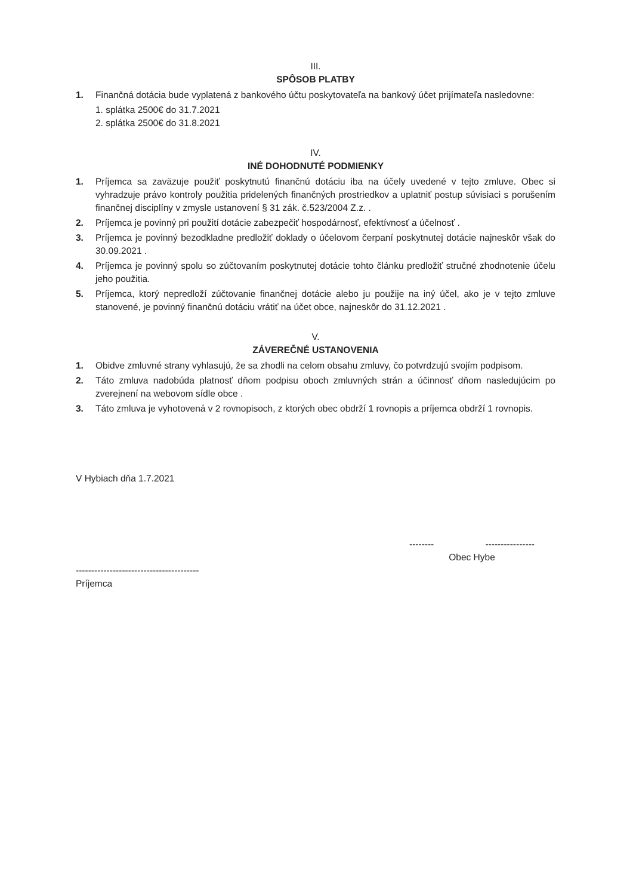III.
SPÔSOB PLATBY
1. Finančná dotácia bude vyplatená z bankového účtu poskytovateľa na bankový účet prijímateľa nasledovne:
1. splátka 2500€ do 31.7.2021
2. splátka 2500€ do 31.8.2021
IV.
INÉ DOHODNUTÉ PODMIENKY
1. Príjemca sa zaväzuje použiť poskytnutú finančnú dotáciu iba na účely uvedené v tejto zmluve. Obec si vyhradzuje právo kontroly použitia pridelených finančných prostriedkov a uplatniť postup súvisiaci s porušením finančnej disciplíny v zmysle ustanovení § 31 zák. č.523/2004 Z.z. .
2. Príjemca je povinný pri použití dotácie zabezpečiť hospodárnosť, efektívnosť a účelnosť .
3. Príjemca je povinný bezodkladne predložiť doklady o účelovom čerpaní poskytnutej dotácie najneskôr však do 30.09.2021 .
4. Príjemca je povinný spolu so zúčtovaním poskytnutej dotácie tohto článku predložiť stručné zhodnotenie účelu jeho použitia.
5. Príjemca, ktorý nepredloží zúčtovanie finančnej dotácie alebo ju použije na iný účel, ako je v tejto zmluve stanovené, je povinný finančnú dotáciu vrátiť na účet obce, najneskôr do 31.12.2021 .
V.
ZÁVEREČNÉ USTANOVENIA
1. Obidve zmluvné strany vyhlasujú, že sa zhodli na celom obsahu zmluvy, čo potvrdzujú svojím podpisom.
2. Táto zmluva nadobúda platnosť dňom podpisu oboch zmluvných strán a účinnosť dňom nasledujúcim po zverejnení na webovom sídle obce .
3. Táto zmluva je vyhotovená v 2 rovnopisoch, z ktorých obec obdrží 1 rovnopis a príjemca obdrží 1 rovnopis.
V Hybiach dňa 1.7.2021
----------------------------------------
Príjemca
-------- ----------------
Obec Hybe